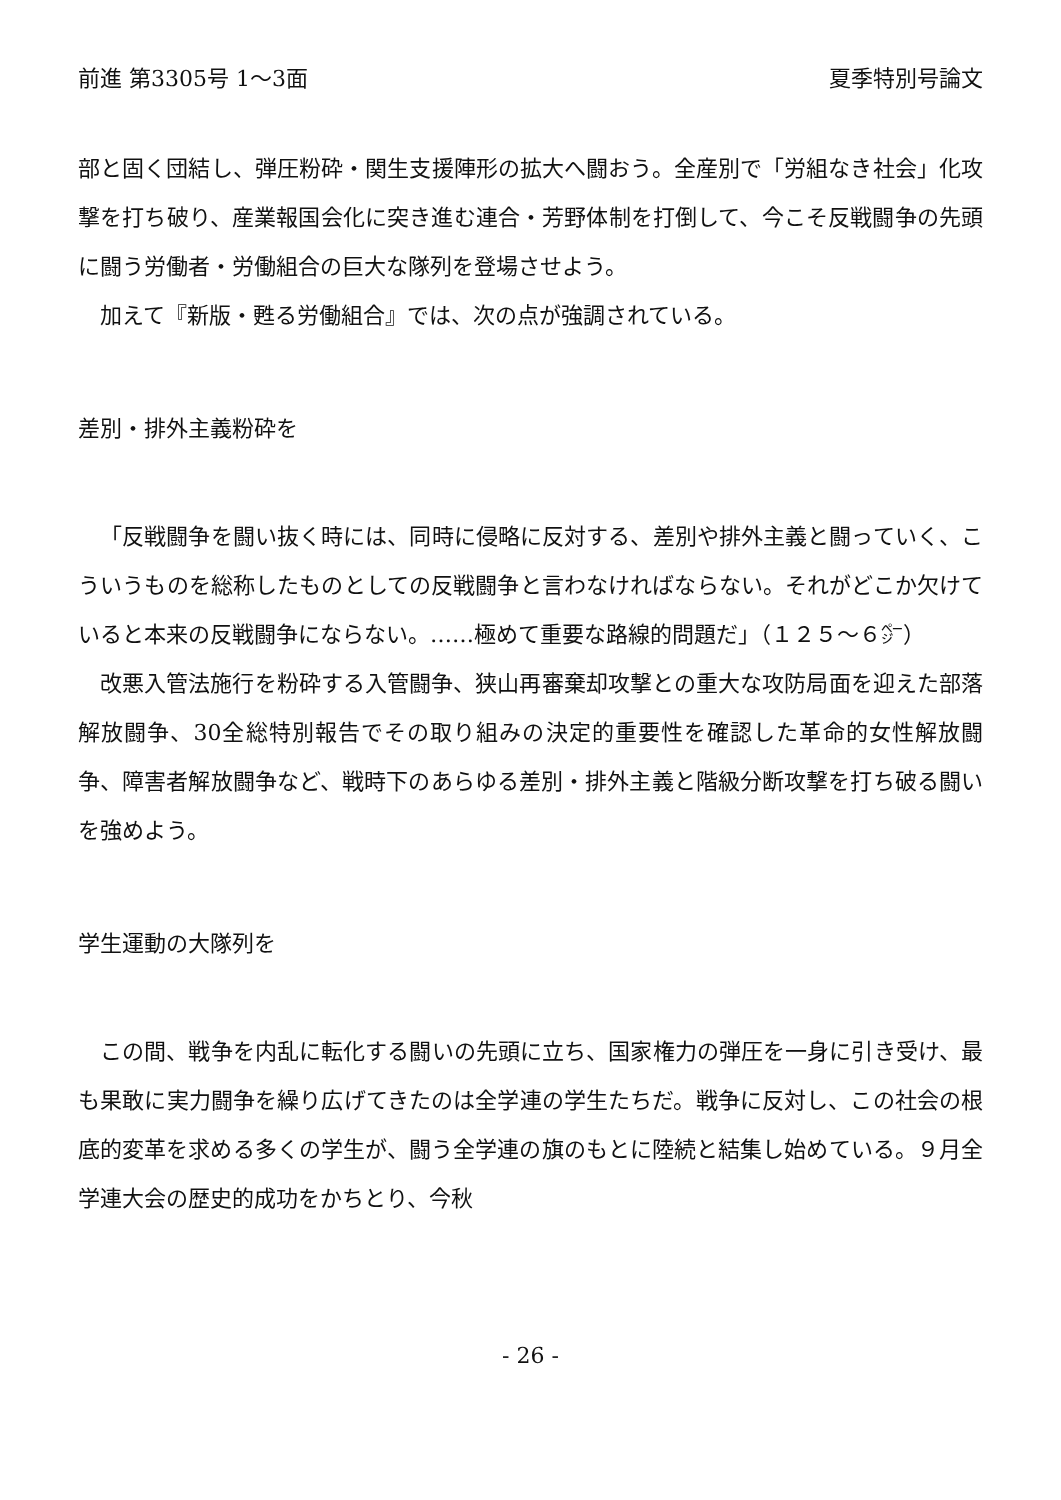前進 第3305号 1～3面 夏季特別号論文
部と固く団結し、弾圧粉砕・関生支援陣形の拡大へ闘おう。全産別で「労組なき社会」化攻撃を打ち破り、産業報国会化に突き進む連合・芳野体制を打倒して、今こそ反戦闘争の先頭に闘う労働者・労働組合の巨大な隊列を登場させよう。
加えて『新版・甦る労働組合』では、次の点が強調されている。
差別・排外主義粉砕を
「反戦闘争を闘い抜く時には、同時に侵略に反対する、差別や排外主義と闘っていく、こういうものを総称したものとしての反戦闘争と言わなければならない。それがどこか欠けていると本来の反戦闘争にならない。……極めて重要な路線的問題だ」（１２５～６㌻）
改悪入管法施行を粉砕する入管闘争、狭山再審棄却攻撃との重大な攻防局面を迎えた部落解放闘争、30全総特別報告でその取り組みの決定的重要性を確認した革命的女性解放闘争、障害者解放闘争など、戦時下のあらゆる差別・排外主義と階級分断攻撃を打ち破る闘いを強めよう。
学生運動の大隊列を
この間、戦争を内乱に転化する闘いの先頭に立ち、国家権力の弾圧を一身に引き受け、最も果敢に実力闘争を繰り広げてきたのは全学連の学生たちだ。戦争に反対し、この社会の根底的変革を求める多くの学生が、闘う全学連の旗のもとに陸続と結集し始めている。９月全学連大会の歴史的成功をかちとり、今秋
- 26 -